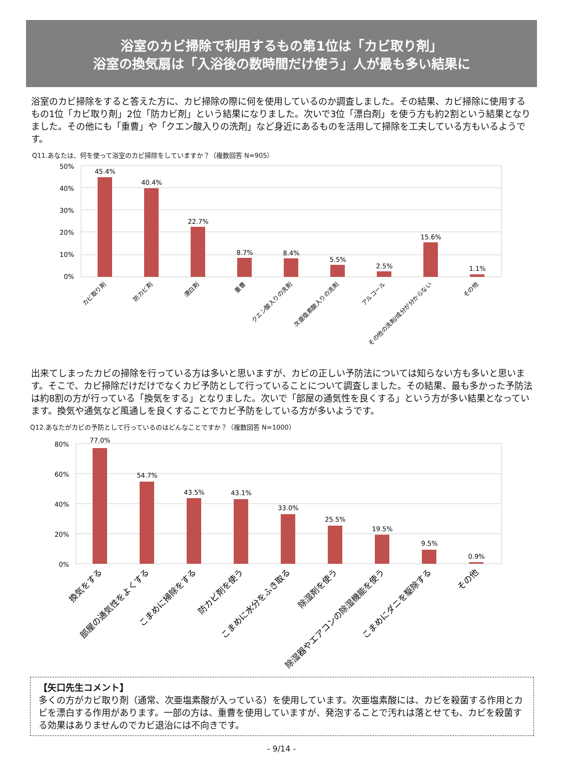浴室のカビ掃除で利用するもの第1位は「カビ取り剤」
浴室の換気扇は「入浴後の数時間だけ使う」人が最も多い結果に
浴室のカビ掃除をすると答えた方に、カビ掃除の際に何を使用しているのか調査しました。その結果、カビ掃除に使用するもの1位「カビ取り剤」2位「防カビ剤」という結果になりました。次いで3位「漂白剤」を使う方も約2割という結果となりました。その他にも「重曹」や「クエン酸入りの洗剤」など身近にあるものを活用して掃除を工夫している方もいるようです。
Q11.あなたは、何を使って浴室のカビ掃除をしていますか？（複数回答 N=905）
50%
40%
30%
20%
10%
0%
45.4%
40.4%
22.7%
8.7%
8.4%
5.5%
2.5%
15.6%
1.1%
カビ取り剤
防カビ剤
漂白剤
重曹
クエン酸入りの洗剤
次亜塩素酸入りの洗剤
アルコール
その他の洗剤/成分が分からない
その他
出来てしまったカビの掃除を行っている方は多いと思いますが、カビの正しい予防法については知らない方も多いと思います。そこで、カビ掃除だけだけでなくカビ予防として行っていることについて調査しました。その結果、最も多かった予防法は約8割の方が行っている「換気をする」となりました。次いで「部屋の通気性を良くする」という方が多い結果となっています。換気や通気など風通しを良くすることでカビ予防をしている方が多いようです。
Q12.あなたがカビの予防として行っているのはどんなことですか？（複数回答 N=1000）
80%
60%
40%
20%
0%
77.0%
54.7%
43.5%
43.1%
33.0%
25.5%
19.5%
9.5%
0.9%
換気をする
部屋の通気性をよくする
こまめに掃除をする
防カビ剤を使う
こまめに水分をふき取る
除湿剤を使う
除湿器やエアコンの除湿機能を使う
こまめにダニを駆除する
その他
【矢口先生コメント】
多くの方がカビ取り剤（通常、次亜塩素酸が入っている）を使用しています。次亜塩素酸には、カビを殺菌する作用とカビを漂白する作用があります。一部の方は、重曹を使用していますが、発泡することで汚れは落とせても、カビを殺菌する効果はありませんのでカビ退治には不向きです。
- 9/14 -